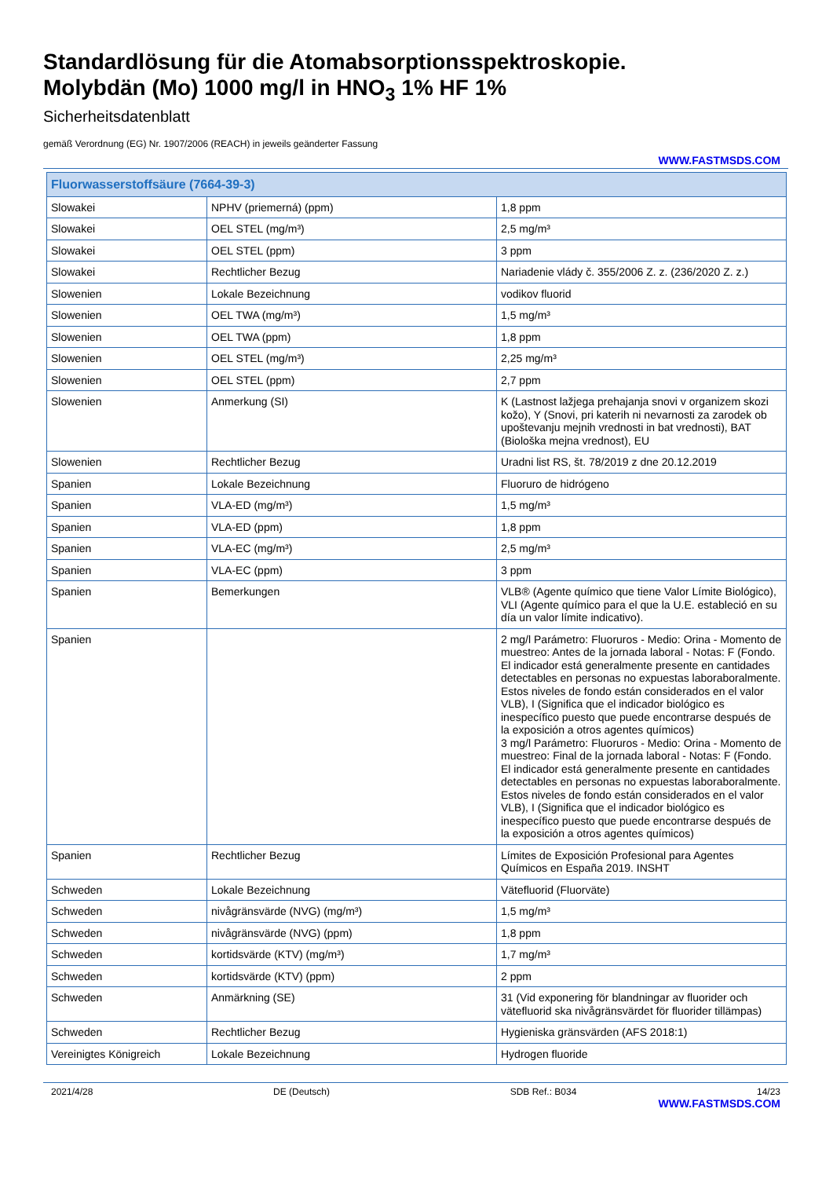Standardlösung für die Atomabsorptionsspektroskopie.
Molybdän (Mo) 1000 mg/l in HNO<sub>3</sub> 1% HF 1%
Sicherheitsdatenblatt
gemäß Verordnung (EG) Nr. 1907/2006 (REACH) in jeweils geänderter Fassung
WWW.FASTMSDS.COM
| Fluorwasserstoffsäure (7664-39-3) | | |
| --- | --- | --- |
| Slowakei | NPHV (priemerná) (ppm) | 1,8 ppm |
| Slowakei | OEL STEL (mg/m³) | 2,5 mg/m³ |
| Slowakei | OEL STEL (ppm) | 3 ppm |
| Slowakei | Rechtlicher Bezug | Nariadenie vlády č. 355/2006 Z. z. (236/2020 Z. z.) |
| Slowenien | Lokale Bezeichnung | vodikov fluorid |
| Slowenien | OEL TWA (mg/m³) | 1,5 mg/m³ |
| Slowenien | OEL TWA (ppm) | 1,8 ppm |
| Slowenien | OEL STEL (mg/m³) | 2,25 mg/m³ |
| Slowenien | OEL STEL (ppm) | 2,7 ppm |
| Slowenien | Anmerkung (SI) | K (Lastnost lažjega prehajanja snovi v organizem skozi kožo), Y (Snovi, pri katerih ni nevarnosti za zarodek ob upoštevanju mejnih vrednosti in bat vrednosti), BAT (Biološka mejna vrednost), EU |
| Slowenien | Rechtlicher Bezug | Uradni list RS, št. 78/2019 z dne 20.12.2019 |
| Spanien | Lokale Bezeichnung | Fluoruro de hidrógeno |
| Spanien | VLA-ED (mg/m³) | 1,5 mg/m³ |
| Spanien | VLA-ED (ppm) | 1,8 ppm |
| Spanien | VLA-EC (mg/m³) | 2,5 mg/m³ |
| Spanien | VLA-EC (ppm) | 3 ppm |
| Spanien | Bemerkungen | VLB® (Agente químico que tiene Valor Límite Biológico), VLI (Agente químico para el que la U.E. estableció en su día un valor límite indicativo). |
| Spanien | | 2 mg/l Parámetro: Fluoruros - Medio: Orina - Momento de muestreo: Antes de la jornada laboral - Notas: F (Fondo. El indicador está generalmente presente en cantidades detectables en personas no expuestas laboraboralmente. Estos niveles de fondo están considerados en el valor VLB), I (Significa que el indicador biológico es inespecífico puesto que puede encontrarse después de la exposición a otros agentes químicos) 3 mg/l Parámetro: Fluoruros - Medio: Orina - Momento de muestreo: Final de la jornada laboral - Notas: F (Fondo. El indicador está generalmente presente en cantidades detectables en personas no expuestas laboraboralmente. Estos niveles de fondo están considerados en el valor VLB), I (Significa que el indicador biológico es inespecífico puesto que puede encontrarse después de la exposición a otros agentes químicos) |
| Spanien | Rechtlicher Bezug | Límites de Exposición Profesional para Agentes Químicos en España 2019. INSHT |
| Schweden | Lokale Bezeichnung | Vätefluorid (Fluorväte) |
| Schweden | nivågränsvärde (NVG) (mg/m³) | 1,5 mg/m³ |
| Schweden | nivågränsvärde (NVG) (ppm) | 1,8 ppm |
| Schweden | kortidsvärde (KTV) (mg/m³) | 1,7 mg/m³ |
| Schweden | kortidsvärde (KTV) (ppm) | 2 ppm |
| Schweden | Anmärkning (SE) | 31 (Vid exponering för blandningar av fluorider och vätefluorid ska nivågränsvärdet för fluorider tillämpas) |
| Schweden | Rechtlicher Bezug | Hygieniska gränsvärden (AFS 2018:1) |
| Vereinigtes Königreich | Lokale Bezeichnung | Hydrogen fluoride |
2021/4/28 DE (Deutsch) SDB Ref.: B034 14/23
WWW.FASTMSDS.COM